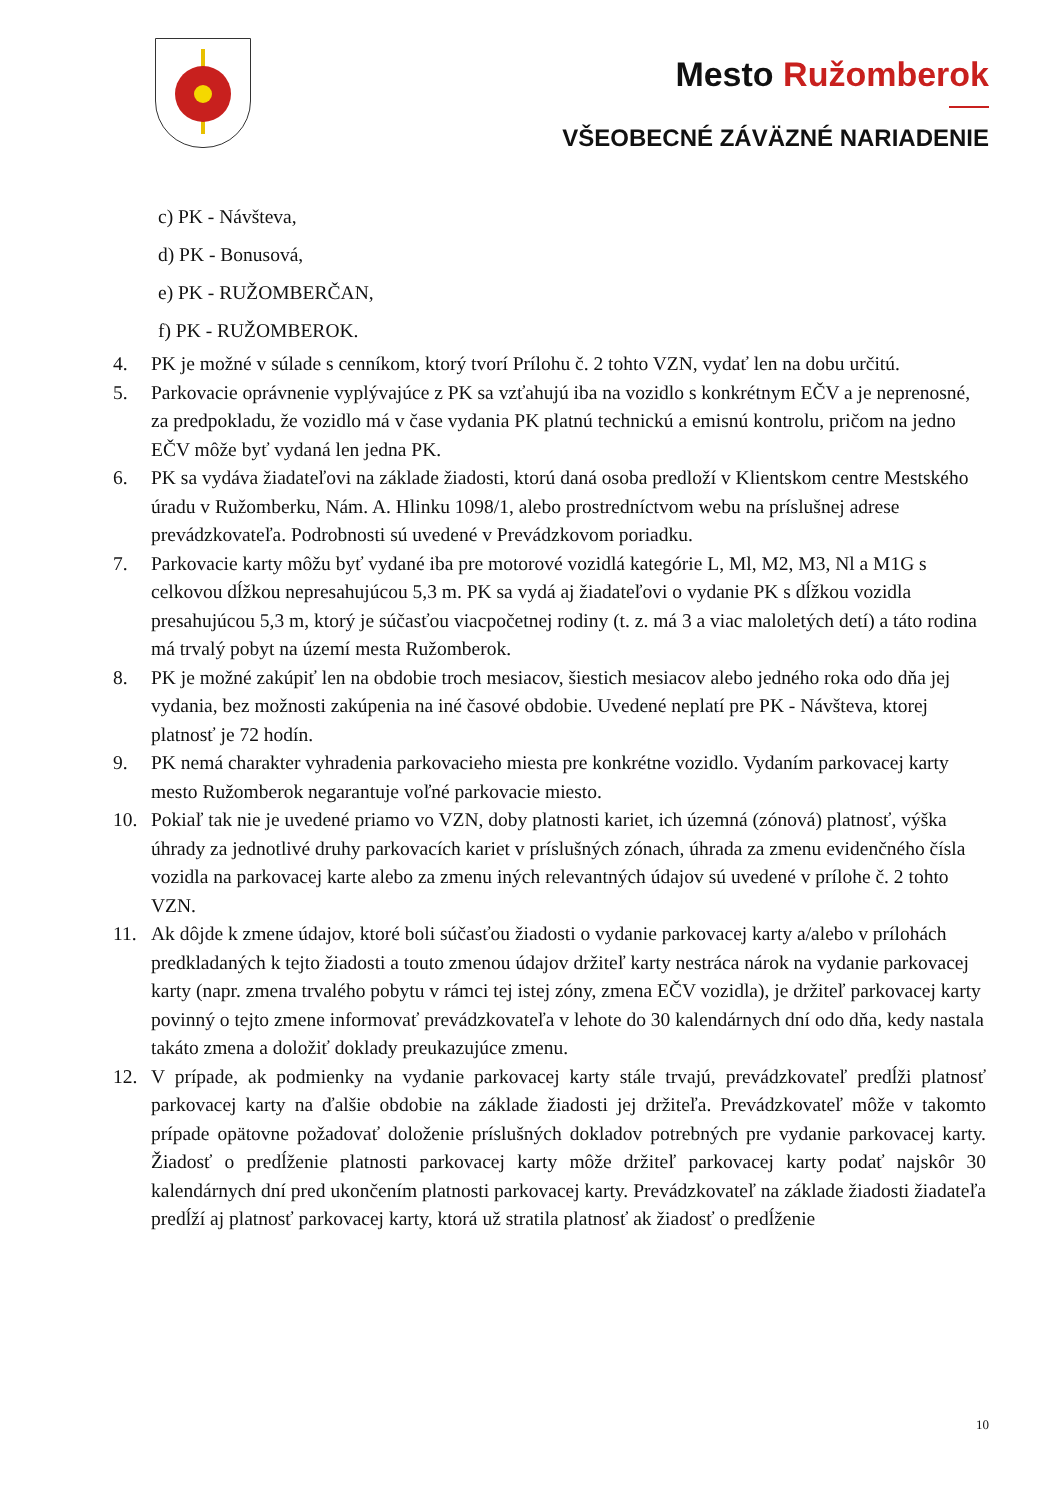Mesto Ružomberok
VŠEOBECNÉ ZÁVÄZNÉ NARIADENIE
c) PK - Návšteva,
d) PK - Bonusová,
e) PK - RUŽOMBERČAN,
f) PK - RUŽOMBEROK.
4. PK je možné v súlade s cenníkom, ktorý tvorí Prílohu č. 2 tohto VZN, vydať len na dobu určitú.
5. Parkovacie oprávnenie vyplývajúce z PK sa vzťahujú iba na vozidlo s konkrétnym EČV a je neprenosné, za predpokladu, že vozidlo má v čase vydania PK platnú technickú a emisnú kontrolu, pričom na jedno EČV môže byť vydaná len jedna PK.
6. PK sa vydáva žiadateľovi na základe žiadosti, ktorú daná osoba predloží v Klientskom centre Mestského úradu v Ružomberku, Nám. A. Hlinku 1098/1, alebo prostredníctvom webu na príslušnej adrese prevádzkovateľa. Podrobnosti sú uvedené v Prevádzkovom poriadku.
7. Parkovacie karty môžu byť vydané iba pre motorové vozidlá kategórie L, Ml, M2, M3, Nl a M1G s celkovou dĺžkou nepresahujúcou 5,3 m. PK sa vydá aj žiadateľovi o vydanie PK s dĺžkou vozidla presahujúcou 5,3 m, ktorý je súčasťou viacpočetnej rodiny (t. z. má 3 a viac maloletých detí) a táto rodina má trvalý pobyt na území mesta Ružomberok.
8. PK je možné zakúpiť len na obdobie troch mesiacov, šiestich mesiacov alebo jedného roka odo dňa jej vydania, bez možnosti zakúpenia na iné časové obdobie. Uvedené neplatí pre PK - Návšteva, ktorej platnosť je 72 hodín.
9. PK nemá charakter vyhradenia parkovacieho miesta pre konkrétne vozidlo. Vydaním parkovacej karty mesto Ružomberok negarantuje voľné parkovacie miesto.
10. Pokiaľ tak nie je uvedené priamo vo VZN, doby platnosti kariet, ich územná (zónová) platnosť, výška úhrady za jednotlivé druhy parkovacích kariet v príslušných zónach, úhrada za zmenu evidenčného čísla vozidla na parkovacej karte alebo za zmenu iných relevantných údajov sú uvedené v prílohe č. 2 tohto VZN.
11. Ak dôjde k zmene údajov, ktoré boli súčasťou žiadosti o vydanie parkovacej karty a/alebo v prílohách predkladaných k tejto žiadosti a touto zmenou údajov držiteľ karty nestráca nárok na vydanie parkovacej karty (napr. zmena trvalého pobytu v rámci tej istej zóny, zmena EČV vozidla), je držiteľ parkovacej karty povinný o tejto zmene informovať prevádzkovateľa v lehote do 30 kalendárnych dní odo dňa, kedy nastala takáto zmena a doložiť doklady preukazujúce zmenu.
12. V prípade, ak podmienky na vydanie parkovacej karty stále trvajú, prevádzkovateľ predĺži platnosť parkovacej karty na ďalšie obdobie na základe žiadosti jej držiteľa. Prevádzkovateľ môže v takomto prípade opätovne požadovať doloženie príslušných dokladov potrebných pre vydanie parkovacej karty. Žiadosť o predĺženie platnosti parkovacej karty môže držiteľ parkovacej karty podať najskôr 30 kalendárnych dní pred ukončením platnosti parkovacej karty. Prevádzkovateľ na základe žiadosti žiadateľa predĺží aj platnosť parkovacej karty, ktorá už stratila platnosť ak žiadosť o predĺženie
10